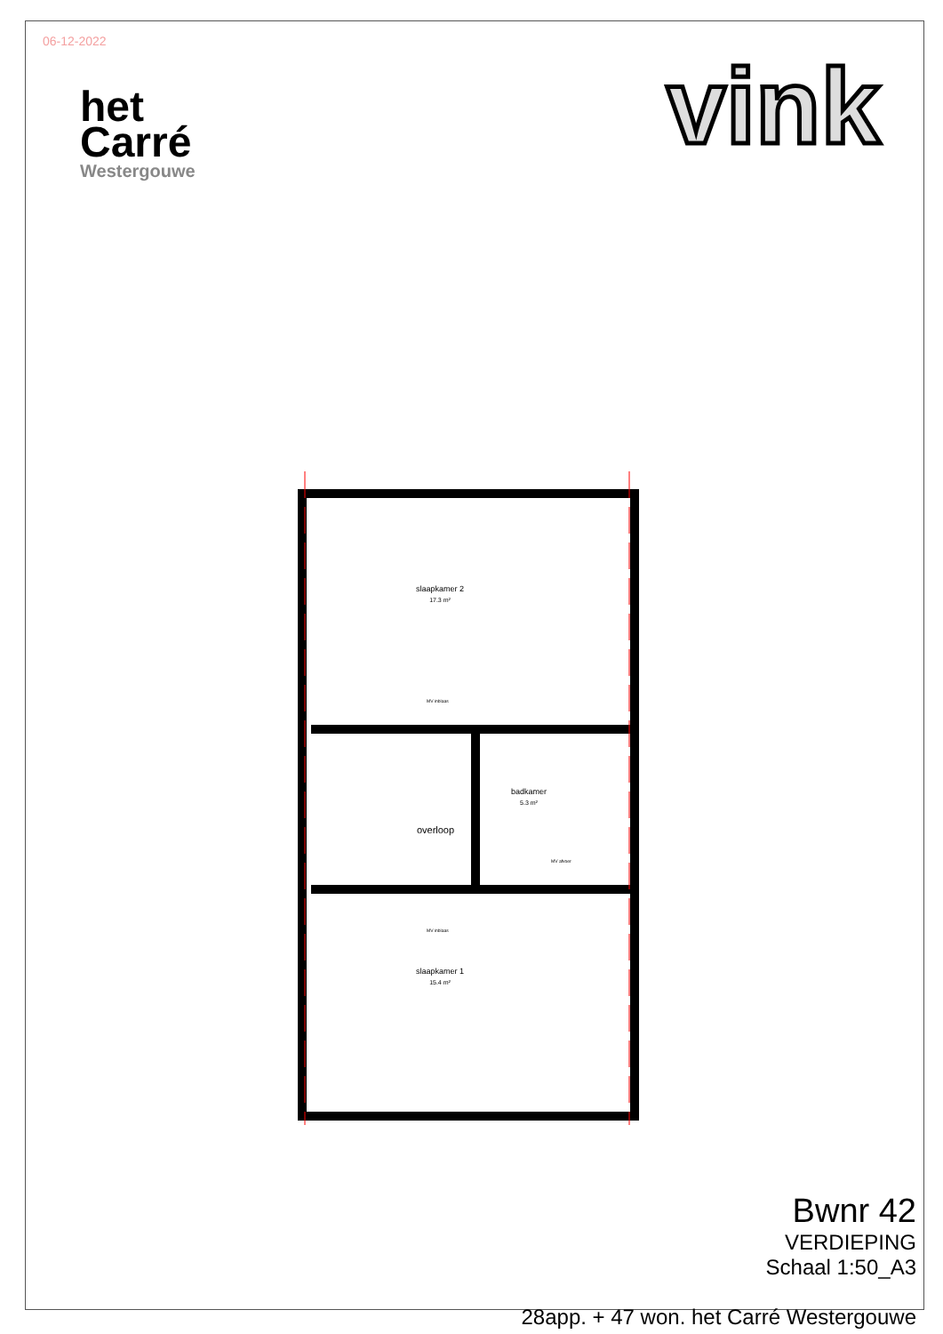06-12-2022
het
Carré
Westergouwe
vink
slaapkamer 2
17.3 m²
overloop
badkamer
5.3 m²
slaapkamer 1
15.4 m²
MV inblaas
MV inblaas
MV afvoer
Bwnr 42
VERDIEPING
Schaal 1:50_A3
28app. + 47 won. het Carré Westergouwe